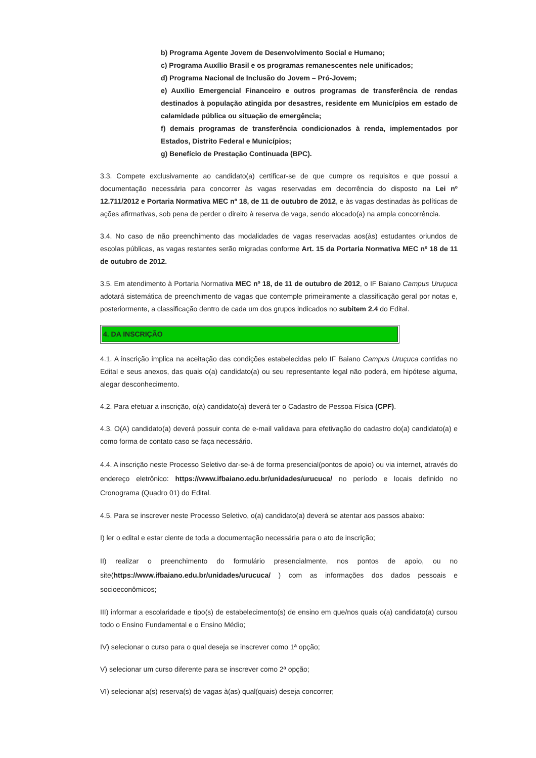b) Programa Agente Jovem de Desenvolvimento Social e Humano;
c) Programa Auxílio Brasil e os programas remanescentes nele unificados;
d) Programa Nacional de Inclusão do Jovem – Pró-Jovem;
e) Auxílio Emergencial Financeiro e outros programas de transferência de rendas destinados à população atingida por desastres, residente em Municípios em estado de calamidade pública ou situação de emergência;
f) demais programas de transferência condicionados à renda, implementados por Estados, Distrito Federal e Municípios;
g) Benefício de Prestação Continuada (BPC).
3.3. Compete exclusivamente ao candidato(a) certificar-se de que cumpre os requisitos e que possui a documentação necessária para concorrer às vagas reservadas em decorrência do disposto na Lei nº 12.711/2012 e Portaria Normativa MEC nº 18, de 11 de outubro de 2012, e às vagas destinadas às políticas de ações afirmativas, sob pena de perder o direito à reserva de vaga, sendo alocado(a) na ampla concorrência.
3.4. No caso de não preenchimento das modalidades de vagas reservadas aos(às) estudantes oriundos de escolas públicas, as vagas restantes serão migradas conforme Art. 15 da Portaria Normativa MEC nº 18 de 11 de outubro de 2012.
3.5. Em atendimento à Portaria Normativa MEC nº 18, de 11 de outubro de 2012, o IF Baiano Campus Uruçuca adotará sistemática de preenchimento de vagas que contemple primeiramente a classificação geral por notas e, posteriormente, a classificação dentro de cada um dos grupos indicados no subitem 2.4 do Edital.
4. DA INSCRIÇÃO
4.1. A inscrição implica na aceitação das condições estabelecidas pelo IF Baiano Campus Uruçuca contidas no Edital e seus anexos, das quais o(a) candidato(a) ou seu representante legal não poderá, em hipótese alguma, alegar desconhecimento.
4.2. Para efetuar a inscrição, o(a) candidato(a) deverá ter o Cadastro de Pessoa Física (CPF).
4.3. O(A) candidato(a) deverá possuir conta de e-mail validava para efetivação do cadastro do(a) candidato(a) e como forma de contato caso se faça necessário.
4.4. A inscrição neste Processo Seletivo dar-se-á de forma presencial(pontos de apoio) ou via internet, através do endereço eletrônico: https://www.ifbaiano.edu.br/unidades/urucuca/ no período e locais definido no Cronograma (Quadro 01) do Edital.
4.5. Para se inscrever neste Processo Seletivo, o(a) candidato(a) deverá se atentar aos passos abaixo:
I) ler o edital e estar ciente de toda a documentação necessária para o ato de inscrição;
II) realizar o preenchimento do formulário presencialmente, nos pontos de apoio, ou no site(https://www.ifbaiano.edu.br/unidades/urucuca/ ) com as informações dos dados pessoais e socioeconômicos;
III) informar a escolaridade e tipo(s) de estabelecimento(s) de ensino em que/nos quais o(a) candidato(a) cursou todo o Ensino Fundamental e o Ensino Médio;
IV) selecionar o curso para o qual deseja se inscrever como 1ª opção;
V) selecionar um curso diferente para se inscrever como 2ª opção;
VI) selecionar a(s) reserva(s) de vagas à(as) qual(quais) deseja concorrer;